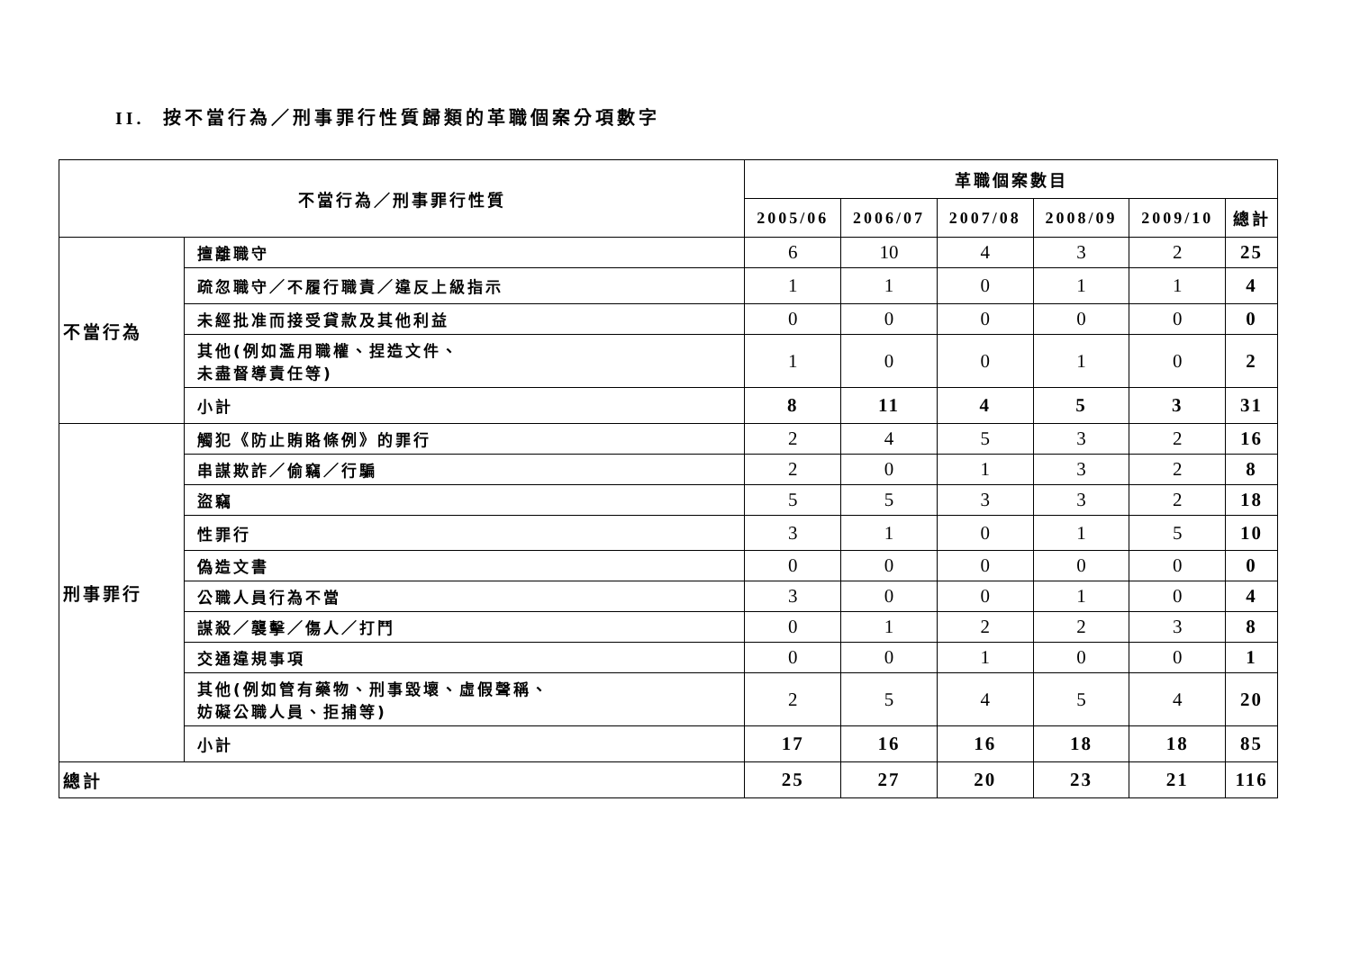II. 按不當行為／刑事罪行性質歸類的革職個案分項數字
| 不當行為／刑事罪行性質 | | 革職個案數目 | | | | | |
| --- | --- | --- | --- | --- | --- | --- | --- |
| | | 2005/06 | 2006/07 | 2007/08 | 2008/09 | 2009/10 | 總計 |
| 不當行為 | 擅離職守 | 6 | 10 | 4 | 3 | 2 | 25 |
| | 疏忽職守／不履行職責／違反上級指示 | 1 | 1 | 0 | 1 | 1 | 4 |
| | 未經批准而接受貸款及其他利益 | 0 | 0 | 0 | 0 | 0 | 0 |
| | 其他(例如濫用職權、捏造文件、 未盡督導責任等) | 1 | 0 | 0 | 1 | 0 | 2 |
| | 小計 | 8 | 11 | 4 | 5 | 3 | 31 |
| 刑事罪行 | 觸犯《防止賄賂條例》的罪行 | 2 | 4 | 5 | 3 | 2 | 16 |
| | 串謀欺詐／偷竊／行騙 | 2 | 0 | 1 | 3 | 2 | 8 |
| | 盜竊 | 5 | 5 | 3 | 3 | 2 | 18 |
| | 性罪行 | 3 | 1 | 0 | 1 | 5 | 10 |
| | 偽造文書 | 0 | 0 | 0 | 0 | 0 | 0 |
| | 公職人員行為不當 | 3 | 0 | 0 | 1 | 0 | 4 |
| | 謀殺／襲擊／傷人／打鬥 | 0 | 1 | 2 | 2 | 3 | 8 |
| | 交通違規事項 | 0 | 0 | 1 | 0 | 0 | 1 |
| | 其他(例如管有藥物、刑事毀壞、虛假聲稱、 妨礙公職人員、拒捕等) | 2 | 5 | 4 | 5 | 4 | 20 |
| | 小計 | 17 | 16 | 16 | 18 | 18 | 85 |
| 總計 | | 25 | 27 | 20 | 23 | 21 | 116 |